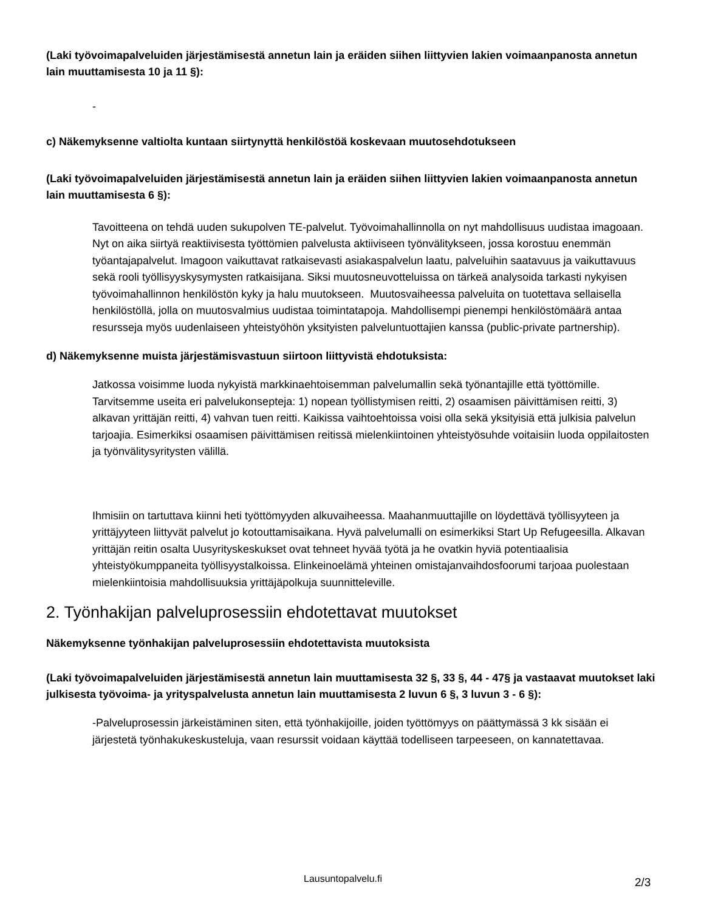(Laki työvoimapalveluiden järjestämisestä annetun lain ja eräiden siihen liittyvien lakien voimaanpanosta annetun lain muuttamisesta 10 ja 11 §):
-
c) Näkemyksenne valtiolta kuntaan siirtynyttä henkilöstöä koskevaan muutosehdotukseen
(Laki työvoimapalveluiden järjestämisestä annetun lain ja eräiden siihen liittyvien lakien voimaanpanosta annetun lain muuttamisesta 6 §):
Tavoitteena on tehdä uuden sukupolven TE-palvelut. Työvoimahallinnolla on nyt mahdollisuus uudistaa imagoaan. Nyt on aika siirtyä reaktiivisesta työttömien palvelusta aktiiviseen työnvälitykseen, jossa korostuu enemmän työantajapalvelut. Imagoon vaikuttavat ratkaisevasti asiakaspalvelun laatu, palveluihin saatavuus ja vaikuttavuus sekä rooli työllisyyskysymysten ratkaisijana. Siksi muutosneuvotteluissa on tärkeä analysoida tarkasti nykyisen työvoimahallinnon henkilöstön kyky ja halu muutokseen. Muutosvaiheessa palveluita on tuotettava sellaisella henkilöstöllä, jolla on muutosvalmius uudistaa toimintatapoja. Mahdollisempi pienempi henkilöstömäärä antaa resursseja myös uudenlaiseen yhteistyöhön yksityisten palveluntuottajien kanssa (public-private partnership).
d) Näkemyksenne muista järjestämisvastuun siirtoon liittyvistä ehdotuksista:
Jatkossa voisimme luoda nykyistä markkinaehtoisemman palvelumallin sekä työnantajille että työttömille. Tarvitsemme useita eri palvelukonsepteja: 1) nopean työllistymisen reitti, 2) osaamisen päivittämisen reitti, 3) alkavan yrittäjän reitti, 4) vahvan tuen reitti. Kaikissa vaihtoehtoissa voisi olla sekä yksityisiä että julkisia palvelun tarjoajia. Esimerkiksi osaamisen päivittämisen reitissä mielenkiintoinen yhteistyösuhde voitaisiin luoda oppilaitosten ja työnvälitysyritysten välillä.
Ihmisiin on tartuttava kiinni heti työttömyyden alkuvaiheessa. Maahanmuuttajille on löydettävä työllisyyteen ja yrittäjyyteen liittyvät palvelut jo kotouttamisaikana. Hyvä palvelumalli on esimerkiksi Start Up Refugeesilla. Alkavan yrittäjän reitin osalta Uusyrityskeskukset ovat tehneet hyvää työtä ja he ovatkin hyviä potentiaalisia yhteistyökumppaneita työllisyystalkoissa. Elinkeinoelämä yhteinen omistajanvaihdosfoorumi tarjoaa puolestaan mielenkiintoisia mahdollisuuksia yrittäjäpolkuja suunnitteleville.
2. Työnhakijan palveluprosessiin ehdotettavat muutokset
Näkemyksenne työnhakijan palveluprosessiin ehdotettavista muutoksista
(Laki työvoimapalveluiden järjestämisestä annetun lain muuttamisesta 32 §, 33 §, 44 - 47§ ja vastaavat muutokset laki julkisesta työvoima- ja yrityspalvelusta annetun lain muuttamisesta 2 luvun 6 §, 3 luvun 3 - 6 §):
-Palveluprosessin järkeistäminen siten, että työnhakijoille, joiden työttömyys on päättymässä 3 kk sisään ei järjestetä työnhakukeskusteluja, vaan resurssit voidaan käyttää todelliseen tarpeeseen, on kannatettavaa.
Lausuntopalvelu.fi 2/3